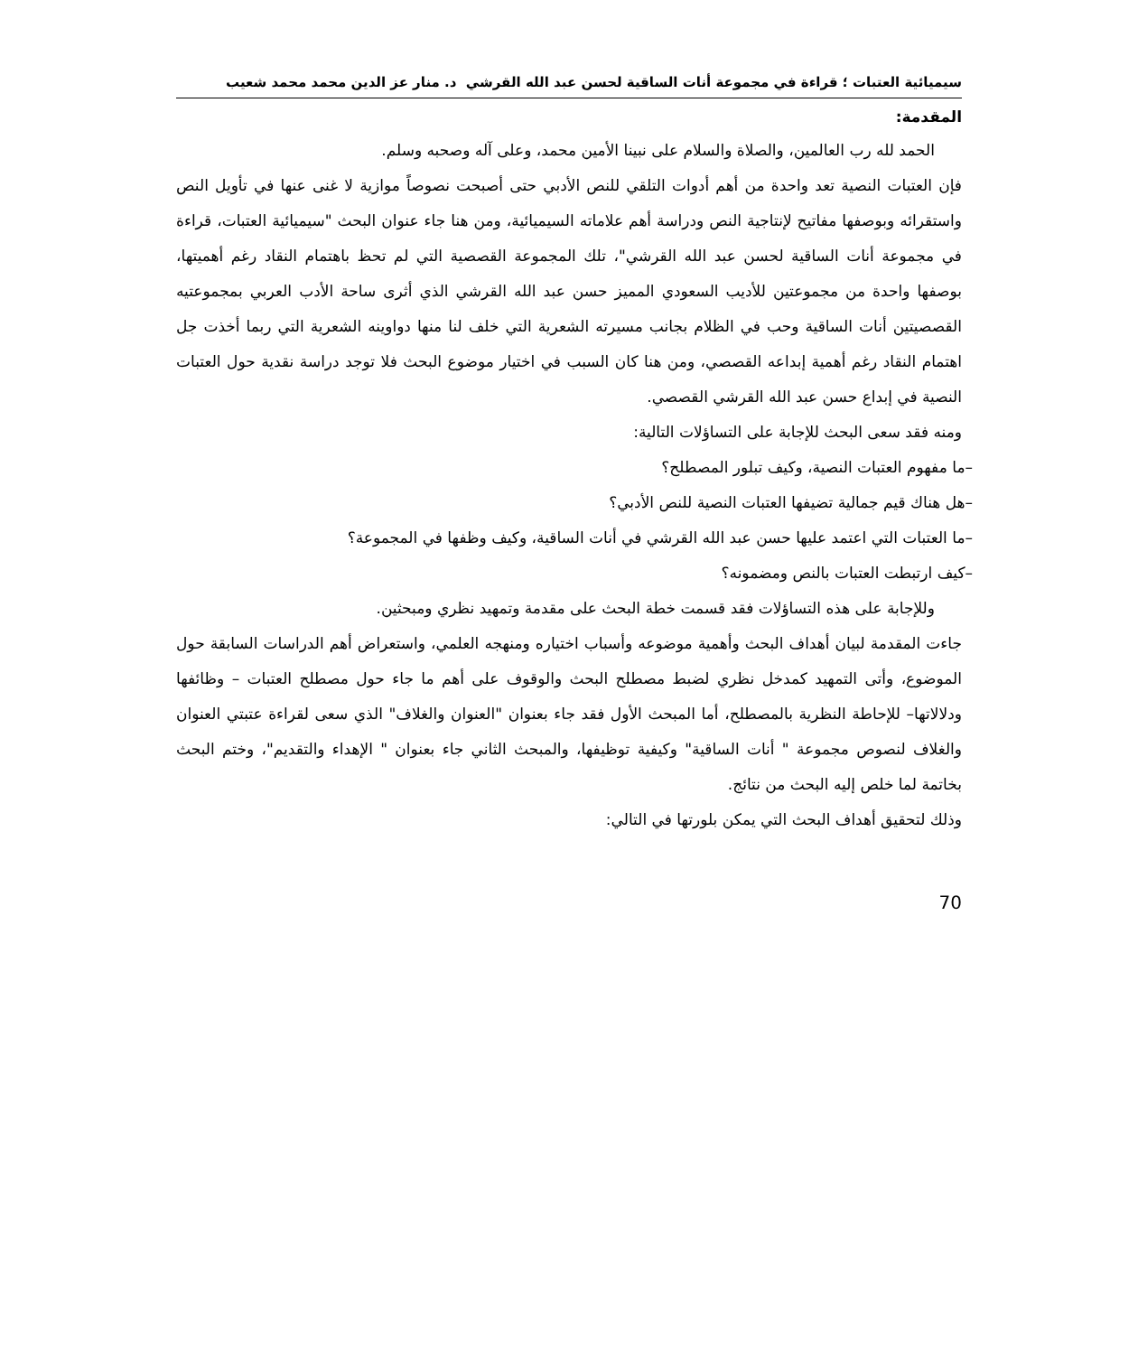سيميائية العتبات ؛ قراءة في مجموعة أنات الساقية لحسن عبد الله القرشي د. منار عز الدين محمد محمد شعيب
المقدمة:
الحمد لله رب العالمين، والصلاة والسلام على نبينا الأمين محمد، وعلى آله وصحبه وسلم.
فإن العتبات النصية تعد واحدة من أهم أدوات التلقي للنص الأدبي حتى أصبحت نصوصاً موازية لا غنى عنها في تأويل النص واستقرائه وبوصفها مفاتيح لإنتاجية النص ودراسة أهم علاماته السيميائية، ومن هنا جاء عنوان البحث "سيميائية العتبات، قراءة في مجموعة أنات الساقية لحسن عبد الله القرشي"، تلك المجموعة القصصية التي لم تحظ باهتمام النقاد رغم أهميتها، بوصفها واحدة من مجموعتين للأديب السعودي المميز حسن عبد الله القرشي الذي أثرى ساحة الأدب العربي بمجموعتيه القصصيتين أنات الساقية وحب في الظلام بجانب مسيرته الشعرية التي خلف لنا منها دواوينه الشعرية التي ربما أخذت جل اهتمام النقاد رغم أهمية إبداعه القصصي، ومن هنا كان السبب في اختيار موضوع البحث فلا توجد دراسة نقدية حول العتبات النصية في إبداع حسن عبد الله القرشي القصصي.
ومنه فقد سعى البحث للإجابة على التساؤلات التالية:
–ما مفهوم العتبات النصية، وكيف تبلور المصطلح؟
–هل هناك قيم جمالية تضيفها العتبات النصية للنص الأدبي؟
–ما العتبات التي اعتمد عليها حسن عبد الله القرشي في أنات الساقية، وكيف وظفها في المجموعة؟
–كيف ارتبطت العتبات بالنص ومضمونه؟
وللإجابة على هذه التساؤلات فقد قسمت خطة البحث على مقدمة وتمهيد نظري ومبحثين.
جاءت المقدمة لبيان أهداف البحث وأهمية موضوعه وأسباب اختياره ومنهجه العلمي، واستعراض أهم الدراسات السابقة حول الموضوع، وأتى التمهيد كمدخل نظري لضبط مصطلح البحث والوقوف على أهم ما جاء حول مصطلح العتبات – وظائفها ودلالاتها– للإحاطة النظرية بالمصطلح، أما المبحث الأول فقد جاء بعنوان "العنوان والغلاف" الذي سعى لقراءة عتبتي العنوان والغلاف لنصوص مجموعة " أنات الساقية" وكيفية توظيفها، والمبحث الثاني جاء بعنوان " الإهداء والتقديم"، وختم البحث بخاتمة لما خلص إليه البحث من نتائج.
وذلك لتحقيق أهداف البحث التي يمكن بلورتها في التالي:
70